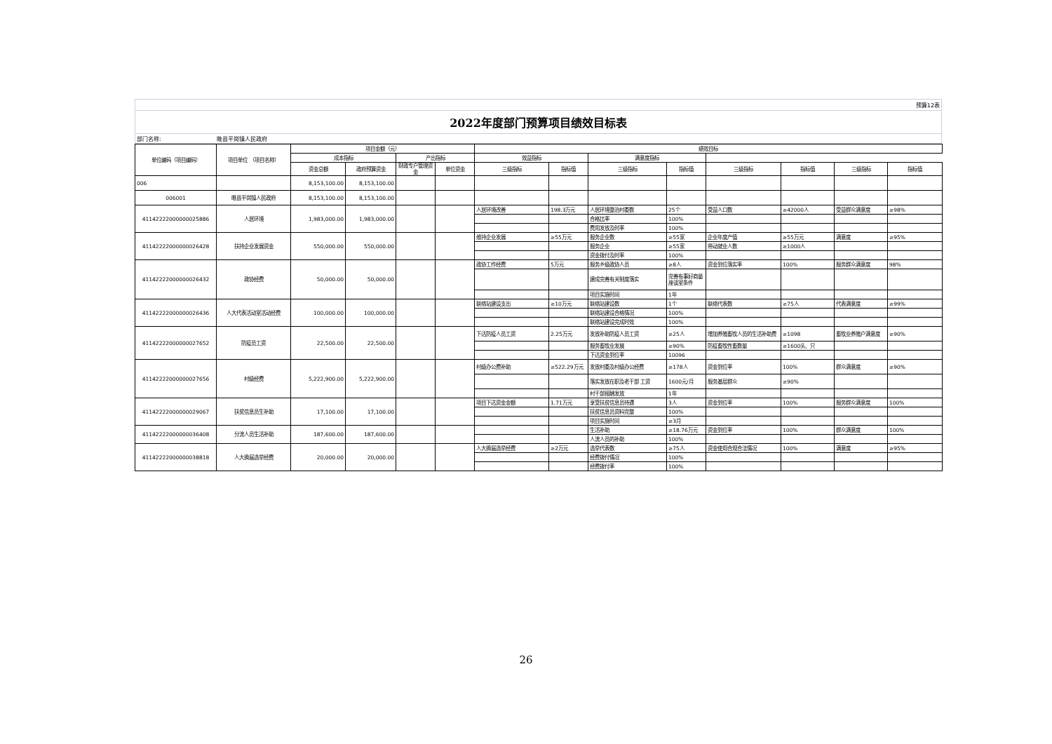预算12表
2022年度部门预算项目绩效目标表
部门名称: 睢县平岗镇人民政府
| 单位编码（项目编码） | 项目单位 （项目名称） | 项目金额（元） | | | | 绩效目标 | | | | | | | |
| --- | --- | --- | --- | --- | --- | --- | --- | --- | --- | --- | --- | --- | --- |
| | | 成本指标 | | 产出指标 | | 效益指标 | | 满意度指标 | | | | | |
| | | 资金总额 | 政府预算资金 | 财政专户管理资金 | 单位资金 | 三级指标 | 指标值 | 三级指标 | 指标值 | 三级指标 | 指标值 | 三级指标 | 指标值 |
| 006 | | 8,153,100.00 | 8,153,100.00 | | | | | | | | | | |
| 006001 | 睢县平岗镇人民政府 | 8,153,100.00 | 8,153,100.00 | | | | | | | | | | |
| 41142222000000025886 | 人居环境 | 1,983,000.00 | 1,983,000.00 | | | 人居环境改善 | 198.3万元 | 人居环境整治村委数 | 25个 | 受益人口数 | ≥42000人 | 受益群众满意度 | ≥98% |
| | | | | | | | | 合格比率 | 100% | | | | |
| | | | | | | | | 费用发放及时率 | 100% | | | | |
| 41142222000000026428 | 扶持企业发展资金 | 550,000.00 | 550,000.00 | | | 维持企业发展 | ≥55万元 | 服务企业数 | ≥55家 | 企业年度产值 | ≥55万元 | 满意度 | ≥95% |
| | | | | | | | | 服务企业 | ≥55家 | 带动就业人数 | ≥1000人 | | |
| | | | | | | | | 资金拨付及时率 | 100% | | | | |
| 41142222000000026432 | 政协经费 | 50,000.00 | 50,000.00 | | | 政协工作经费 | 5万元 | 服务乡级政协人员 | ≥8人 | 资金到位落实率 | 100% | 服务群众满意度 | 98% |
| | | | | | | | | 建成完善有关制度落实 | 完善有事好商量座谈室条件 | | | | |
| | | | | | | | | 项目实施时间 | 1年 | | | | |
| 41142222000000026436 | 人大代表活动室活动经费 | 100,000.00 | 100,000.00 | | | 联络站建设支出 | ≥10万元 | 联络站建设数 | 1个 | 联络代表数 | ≥75人 | 代表满意度 | ≥99% |
| | | | | | | | | 联络站建设合格情况 | 100% | | | | |
| | | | | | | | | 联络站建设完成时效 | 100% | | | | |
| 41142222000000027652 | 防疫员工资 | 22,500.00 | 22,500.00 | | | 下达防疫人员工资 | 2.25万元 | 发放补助防疫人员工资 | ≥25人 | 增加养殖畜牧人员的生活补助费 | ≥1098 | 畜牧业养殖户满意度 | ≥90% |
| | | | | | | | | 服务畜牧业发展 | ≥90% | 防疫畜牧性畜数量 | ≥1600头、只 | | |
| | | | | | | | | 下达资金到位率 | 10096 | | | | |
| 41142222000000027656 | 村级经费 | 5,222,900.00 | 5,222,900.00 | | | 村级办公费补助 | ≥522.29万元 | 发放村委及村级办公经费 | ≥178人 | 资金到位率 | 100% | 群众满意度 | ≥90% |
| | | | | | | | | 落实发放在职及老干部 工资 | 1600元/月 | 服务基层群众 | ≥90% | | |
| | | | | | | | | 村干部报酬发放 | 1年 | | | | |
| 41142222000000029067 | 扶贫信息员生补助 | 17,100.00 | 17,100.00 | | | 项目下达资金金额 | 1.71万元 | 享受扶贫信息员待遇 | 3人 | 资金到位率 | 100% | 服务群众满意度 | 100% |
| | | | | | | | | 扶贫信息员资料完整 | 100% | | | | |
| | | | | | | | | 项目实施时间 | ≥3月 | | | | |
| 41142222000000036408 | 分流人员生活补助 | 187,600.00 | 187,600.00 | | | | | 生活补助 | ≥18.76万元 | 资金到位率 | 100% | 群众满意度 | 100% |
| | | | | | | | | 人流人员的补助 | 100% | | | | |
| 41142222000000038818 | 人大换届选举经费 | 20,000.00 | 20,000.00 | | | 人大换届选举经费 | ≥2万元 | 选举代表数 | ≥75人 | 资金使用合规合法情况 | 100% | 满意度 | ≥95% |
| | | | | | | | | 经费拨付情况 | 100% | | | | |
| | | | | | | | | 经费拨付率 | 100% | | | | |
26